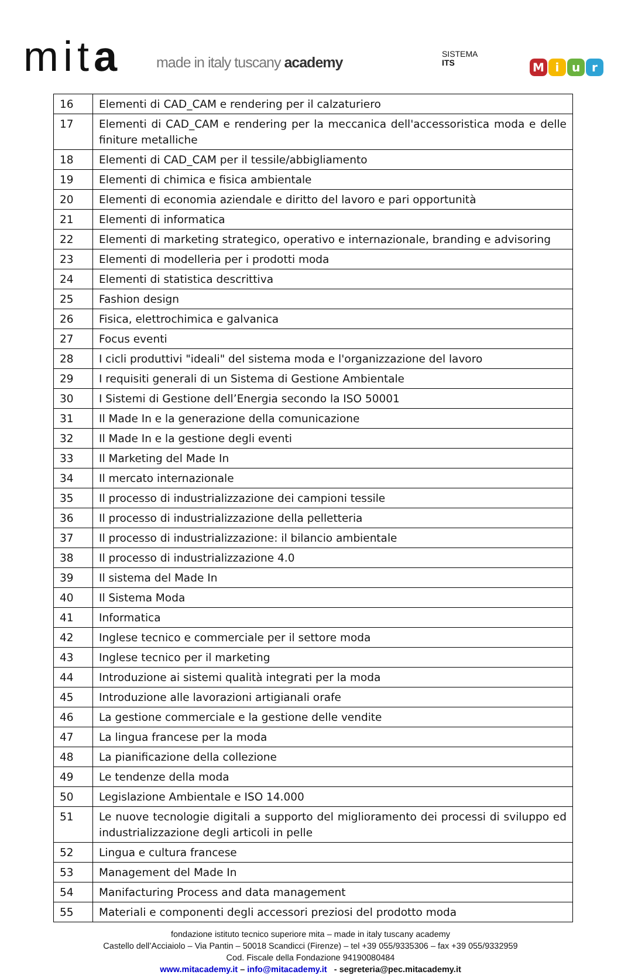mita made in italy tuscany academy
SISTEMA
ITS
Miur
| 16 | Elementi di CAD_CAM e rendering per il calzaturiero |
| 17 | Elementi di CAD_CAM e rendering per la meccanica dell'accessoristica moda e delle finiture metalliche |
| 18 | Elementi di CAD_CAM per il tessile/abbigliamento |
| 19 | Elementi di chimica e fisica ambientale |
| 20 | Elementi di economia aziendale e diritto del lavoro e pari opportunità |
| 21 | Elementi di informatica |
| 22 | Elementi di marketing strategico, operativo e internazionale, branding e advisoring |
| 23 | Elementi di modelleria per i prodotti moda |
| 24 | Elementi di statistica descrittiva |
| 25 | Fashion design |
| 26 | Fisica, elettrochimica e galvanica |
| 27 | Focus eventi |
| 28 | I cicli produttivi "ideali" del sistema moda e l'organizzazione del lavoro |
| 29 | I requisiti generali di un Sistema di Gestione Ambientale |
| 30 | I Sistemi di Gestione dell’Energia secondo la ISO 50001 |
| 31 | Il Made In e la generazione della comunicazione |
| 32 | Il Made In e la gestione degli eventi |
| 33 | Il Marketing del Made In |
| 34 | Il mercato internazionale |
| 35 | Il processo di industrializzazione dei campioni tessile |
| 36 | Il processo di industrializzazione della pelletteria |
| 37 | Il processo di industrializzazione: il bilancio ambientale |
| 38 | Il processo di industrializzazione 4.0 |
| 39 | Il sistema del Made In |
| 40 | Il Sistema Moda |
| 41 | Informatica |
| 42 | Inglese tecnico e commerciale per il settore moda |
| 43 | Inglese tecnico per il marketing |
| 44 | Introduzione ai sistemi qualità integrati per la moda |
| 45 | Introduzione alle lavorazioni artigianali orafe |
| 46 | La gestione commerciale e la gestione delle vendite |
| 47 | La lingua francese per la moda |
| 48 | La pianificazione della collezione |
| 49 | Le tendenze della moda |
| 50 | Legislazione Ambientale e ISO 14.000 |
| 51 | Le nuove tecnologie digitali a supporto del miglioramento dei processi di sviluppo ed industrializzazione degli articoli in pelle |
| 52 | Lingua e cultura francese |
| 53 | Management del Made In |
| 54 | Manifacturing Process and data management |
| 55 | Materiali e componenti degli accessori preziosi del prodotto moda |
fondazione istituto tecnico superiore mita – made in italy tuscany academy
Castello dell’Acciaiolo – Via Pantin – 50018 Scandicci (Firenze) – tel +39 055/9335306 – fax +39 055/9332959
Cod. Fiscale della Fondazione 94190080484
www.mitacademy.it – info@mitacademy.it - segreteria@pec.mitacademy.it